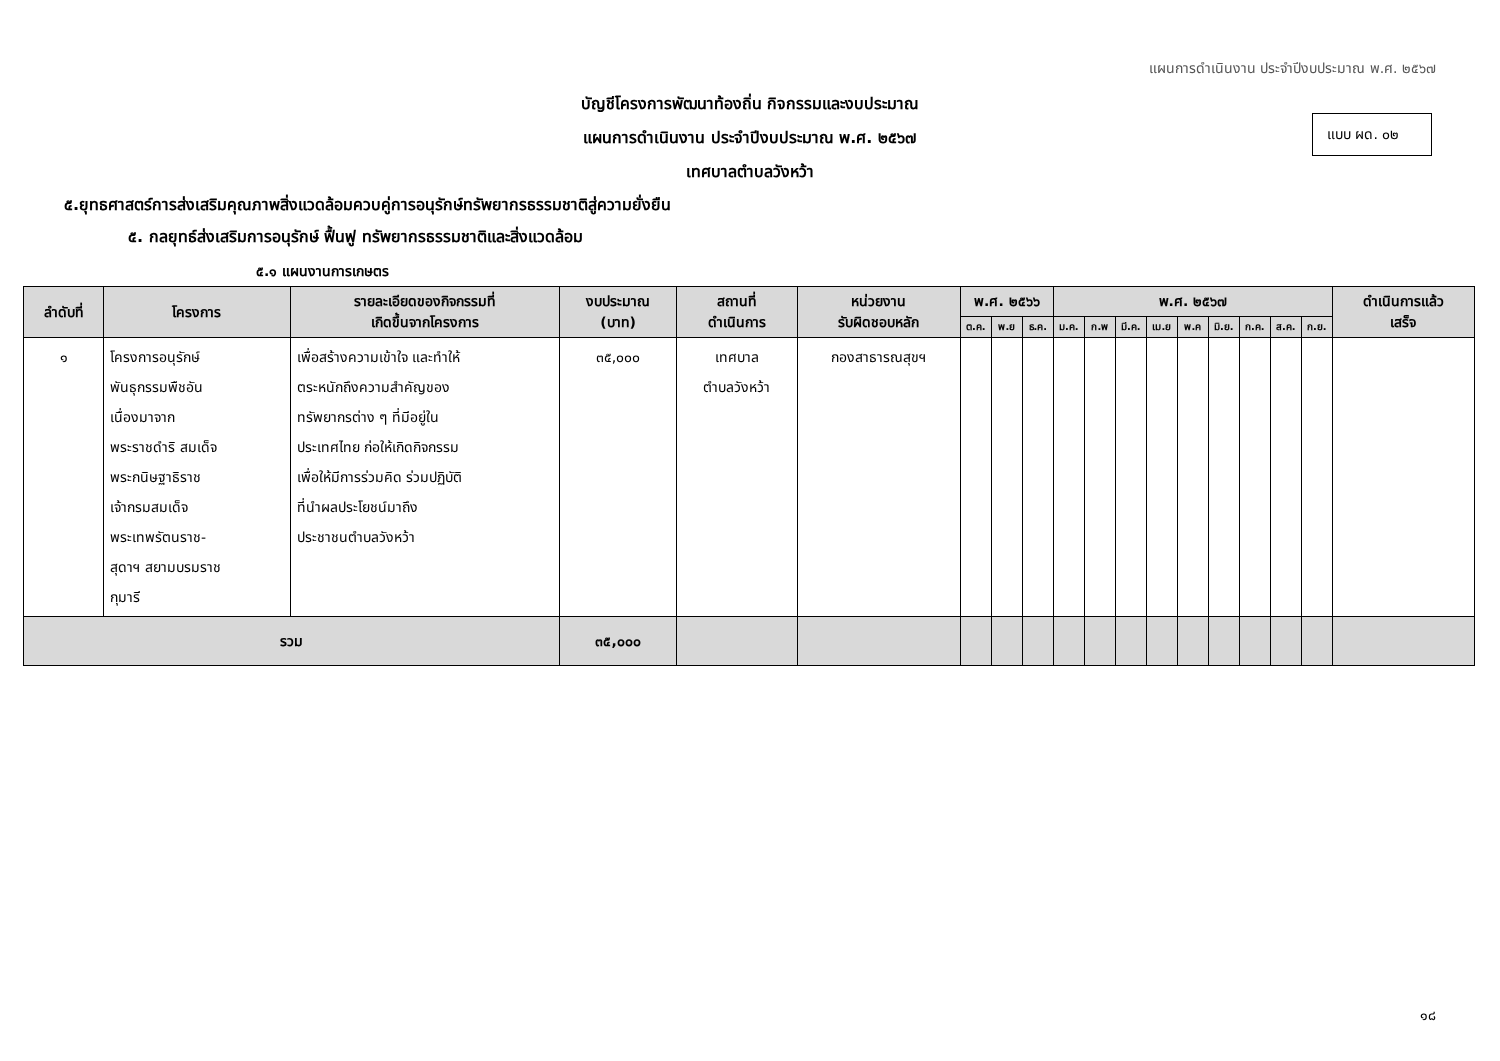แผนการดำเนินงาน ประจำปีงบประมาณ พ.ศ. ๒๕๖๗
บัญชีโครงการพัฒนาท้องถิ่น กิจกรรมและงบประมาณ
แผนการดำเนินงาน ประจำปีงบประมาณ พ.ศ. ๒๕๖๗
เทศบาลตำบลวังหว้า
แบบ ผด. ๐๒
๕.ยุทธศาสตร์การส่งเสริมคุณภาพสิ่งแวดล้อมควบคู่การอนุรักษ์ทรัพยากรธรรมชาติสู่ความยั่งยืน
๕. กลยุทธ์ส่งเสริมการอนุรักษ์ ฟื้นฟู ทรัพยากรธรรมชาติและสิ่งแวดล้อม
๕.๑ แผนงานการเกษตร
| ลำดับที่ | โครงการ | รายละเอียดของกิจกรรมที่ เกิดขึ้นจากโครงการ | งบประมาณ (บาท) | สถานที่ ดำเนินการ | หน่วยงาน รับผิดชอบหลัก | พ.ศ. ๒๕๖๖ | | | พ.ศ. ๒๕๖๗ | | | | | | | | | ดำเนินการแล้ว เสร็จ |
| --- | --- | --- | --- | --- | --- | --- | --- | --- | --- | --- | --- | --- | --- | --- | --- | --- | --- | --- |
| | | | | | | ต.ค. | พ.ย | ธ.ค. | ม.ค. | ก.พ | มี.ค. | เม.ย | พ.ค | มิ.ย. | ก.ค. | ส.ค. | ก.ย. | |
| ๑ | โครงการอนุรักษ์ พันธุกรรมพืชอัน เนื่องมาจาก พระราชดำริ สมเด็จ พระกนิษฐาธิราช เจ้ากรมสมเด็จ พระเทพรัตนราช- สุดาฯ สยามบรมราช กุมารี | เพื่อสร้างความเข้าใจ และทำให้ ตระหนักถึงความสำคัญของ ทรัพยากรต่าง ๆ ที่มีอยู่ใน ประเทศไทย ก่อให้เกิดกิจกรรม เพื่อให้มีการร่วมคิด ร่วมปฏิบัติ ที่นำผลประโยชน์มาถึง ประชาชนตำบลวังหว้า | ๓๕,๐๐๐ | เทศบาล ตำบลวังหว้า | กองสาธารณสุขฯ | | | | | | | | | | | | | |
| รวม | | | ๓๕,๐๐๐ | | | | | | | | | | | | | | | |
๑๘